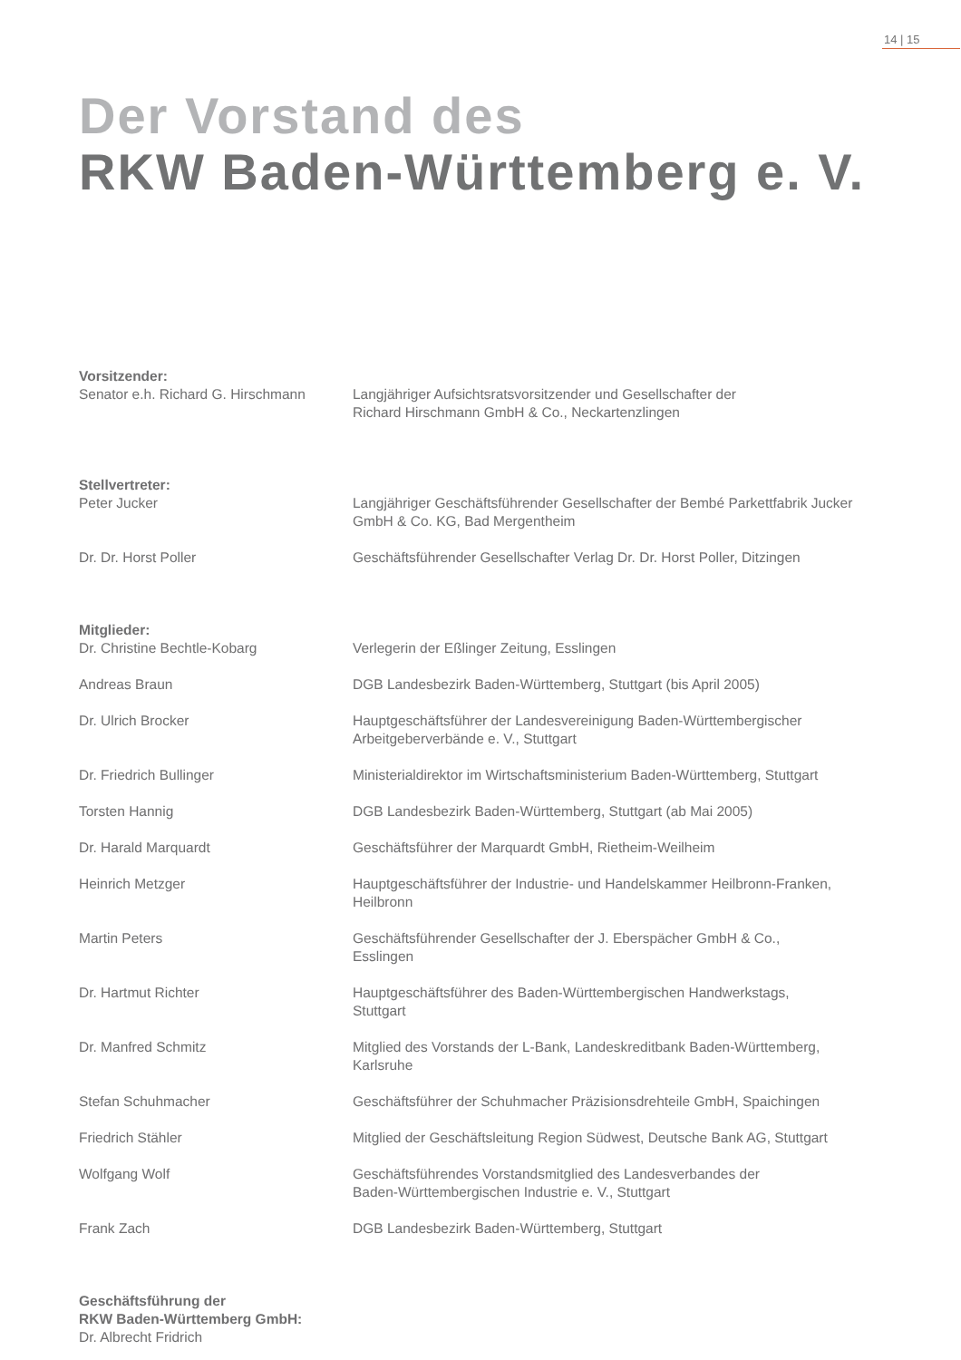14 | 15
Der Vorstand des
RKW Baden-Württemberg e. V.
Vorsitzender:
Senator e.h. Richard G. Hirschmann
Langjähriger Aufsichtsratsvorsitzender und Gesellschafter der
Richard Hirschmann GmbH & Co., Neckartenzlingen
Stellvertreter:
Peter Jucker Langjähriger Geschäftsführender Gesellschafter der Bembé Parkettfabrik Jucker GmbH & Co. KG, Bad Mergentheim
Dr. Dr. Horst Poller Geschäftsführender Gesellschafter Verlag Dr. Dr. Horst Poller, Ditzingen
Mitglieder:
Dr. Christine Bechtle-Kobarg Verlegerin der Eßlinger Zeitung, Esslingen
Andreas Braun DGB Landesbezirk Baden-Württemberg, Stuttgart (bis April 2005)
Dr. Ulrich Brocker Hauptgeschäftsführer der Landesvereinigung Baden-Württembergischer Arbeitgeberverbände e. V., Stuttgart
Dr. Friedrich Bullinger Ministerialdirektor im Wirtschaftsministerium Baden-Württemberg, Stuttgart
Torsten Hannig DGB Landesbezirk Baden-Württemberg, Stuttgart (ab Mai 2005)
Dr. Harald Marquardt Geschäftsführer der Marquardt GmbH, Rietheim-Weilheim
Heinrich Metzger Hauptgeschäftsführer der Industrie- und Handelskammer Heilbronn-Franken, Heilbronn
Martin Peters Geschäftsführender Gesellschafter der J. Eberspächer GmbH & Co.,
Esslingen
Dr. Hartmut Richter Hauptgeschäftsführer des Baden-Württembergischen Handwerkstags,
Stuttgart
Dr. Manfred Schmitz Mitglied des Vorstands der L-Bank, Landeskreditbank Baden-Württemberg,
Karlsruhe
Stefan Schuhmacher Geschäftsführer der Schuhmacher Präzisionsdrehteile GmbH, Spaichingen
Friedrich Stähler Mitglied der Geschäftsleitung Region Südwest, Deutsche Bank AG, Stuttgart
Wolfgang Wolf Geschäftsführendes Vorstandsmitglied des Landesverbandes der
Baden-Württembergischen Industrie e. V., Stuttgart
Frank Zach DGB Landesbezirk Baden-Württemberg, Stuttgart
Geschäftsführung der
RKW Baden-Württemberg GmbH:
Dr. Albrecht Fridrich